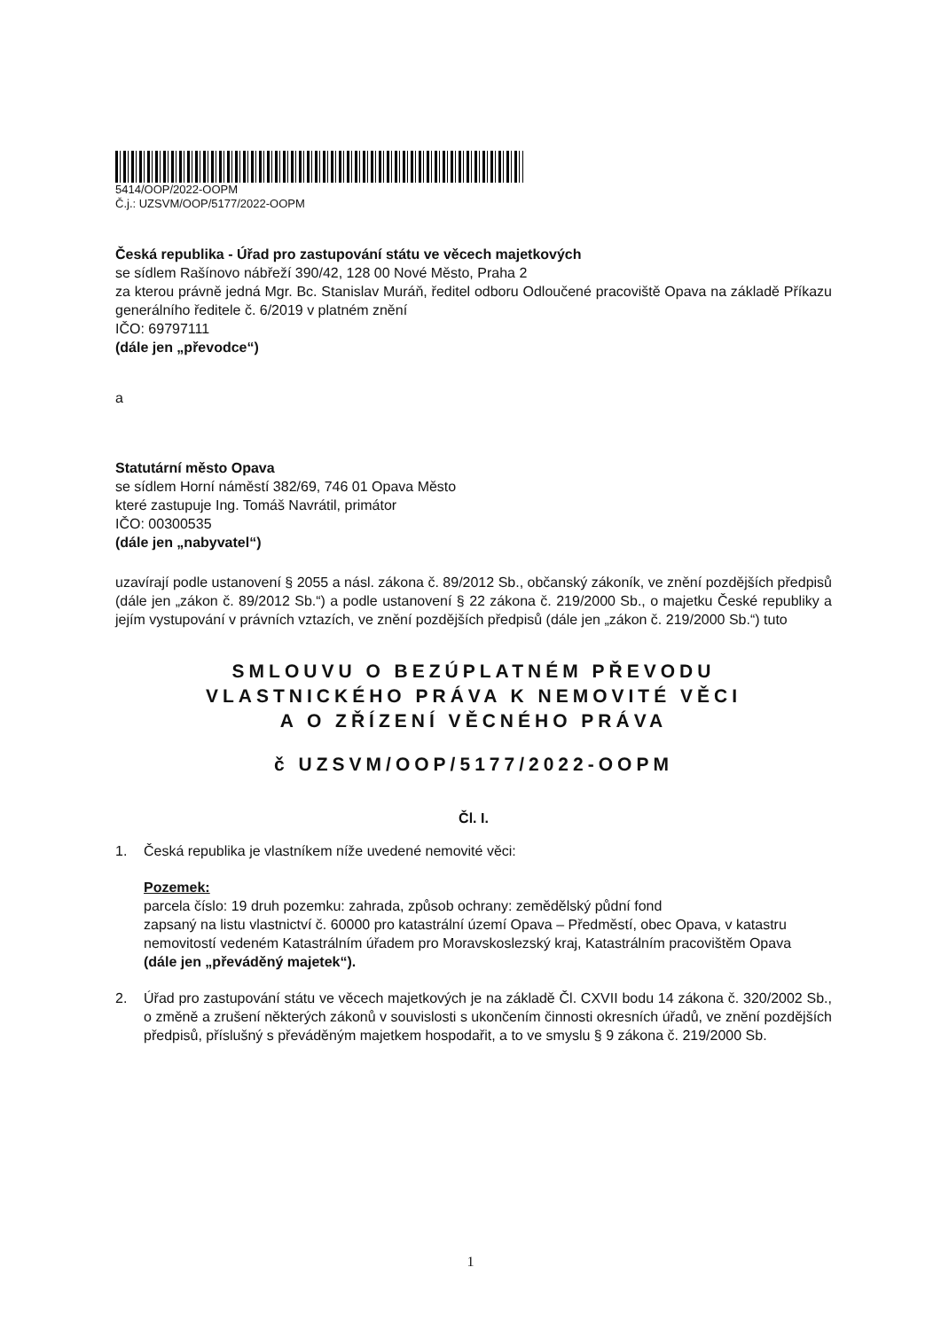5414/OOP/2022-OOPM
Č.j.: UZSVM/OOP/5177/2022-OOPM
Česká republika - Úřad pro zastupování státu ve věcech majetkových
se sídlem Rašínovo nábřeží 390/42, 128 00 Nové Město, Praha 2
za kterou právně jedná Mgr. Bc. Stanislav Muráň, ředitel odboru Odloučené pracoviště Opava na základě Příkazu generálního ředitele č. 6/2019 v platném znění
IČO: 69797111
(dále jen „převodce“)
a
Statutární město Opava
se sídlem Horní náměstí 382/69, 746 01 Opava Město
které zastupuje Ing. Tomáš Navrátil, primátor
IČO: 00300535
(dále jen „nabyvatel“)
uzavírají podle ustanovení § 2055 a násl. zákona č. 89/2012 Sb., občanský zákoník, ve znění pozdějších předpisů (dále jen „zákon č. 89/2012 Sb.“) a podle ustanovení § 22 zákona č. 219/2000 Sb., o majetku České republiky a jejím vystupování v právních vztazích, ve znění pozdějších předpisů (dále jen „zákon č. 219/2000 Sb.“) tuto
SMLOUVU O BEZÚPLATNÉM PŘEVODU
VLASTNICKÉHO PRÁVA K NEMOVITÉ VĚCI
A O ZŘÍZENÍ VĚCNÉHO PRÁVA
č UZSVM/OOP/5177/2022-OOPM
Čl. I.
1. Česká republika je vlastníkem níže uvedené nemovité věci:
Pozemek:
parcela číslo: 19 druh pozemku: zahrada, způsob ochrany: zemědělský půdní fond
zapsaný na listu vlastnictví č. 60000 pro katastrální území Opava – Předměstí, obec Opava, v katastru nemovitostí vedeném Katastrálním úřadem pro Moravskoslezský kraj, Katastrálním pracovištěm Opava
(dále jen „převáděný majetek“).
2. Úřad pro zastupování státu ve věcech majetkových je na základě Čl. CXVII bodu 14 zákona č. 320/2002 Sb., o změně a zrušení některých zákonů v souvislosti s ukončením činnosti okresních úřadů, ve znění pozdějších předpisů, příslušný s převáděným majetkem hospodařit, a to ve smyslu § 9 zákona č. 219/2000 Sb.
1